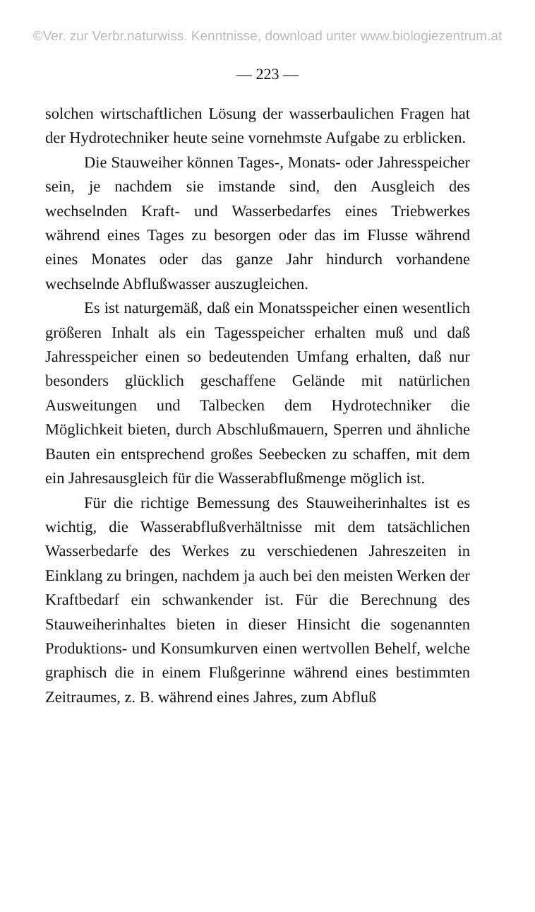©Ver. zur Verbr.naturwiss. Kenntnisse, download unter www.biologiezentrum.at
— 223 —
solchen wirtschaftlichen Lösung der wasserbaulichen Fragen hat der Hydrotechniker heute seine vornehmste Aufgabe zu erblicken.
Die Stauweiher können Tages-, Monats- oder Jahresspeicher sein, je nachdem sie imstande sind, den Ausgleich des wechselnden Kraft- und Wasserbedarfes eines Triebwerkes während eines Tages zu besorgen oder das im Flusse während eines Monates oder das ganze Jahr hindurch vorhandene wechselnde Abflußwasser auszugleichen.
Es ist naturgemäß, daß ein Monatsspeicher einen wesentlich größeren Inhalt als ein Tagesspeicher erhalten muß und daß Jahresspeicher einen so bedeutenden Umfang erhalten, daß nur besonders glücklich geschaffene Gelände mit natürlichen Ausweitungen und Talbecken dem Hydrotechniker die Möglichkeit bieten, durch Abschlußmauern, Sperren und ähnliche Bauten ein entsprechend großes Seebecken zu schaffen, mit dem ein Jahresausgleich für die Wasserabflußmenge möglich ist.
Für die richtige Bemessung des Stauweiherinhaltes ist es wichtig, die Wasserabflußverhältnisse mit dem tatsächlichen Wasserbedarfe des Werkes zu verschiedenen Jahreszeiten in Einklang zu bringen, nachdem ja auch bei den meisten Werken der Kraftbedarf ein schwankender ist. Für die Berechnung des Stauweiherinhaltes bieten in dieser Hinsicht die sogenannten Produktions- und Konsumkurven einen wertvollen Behelf, welche graphisch die in einem Flußgerinne während eines bestimmten Zeitraumes, z. B. während eines Jahres, zum Abfluß